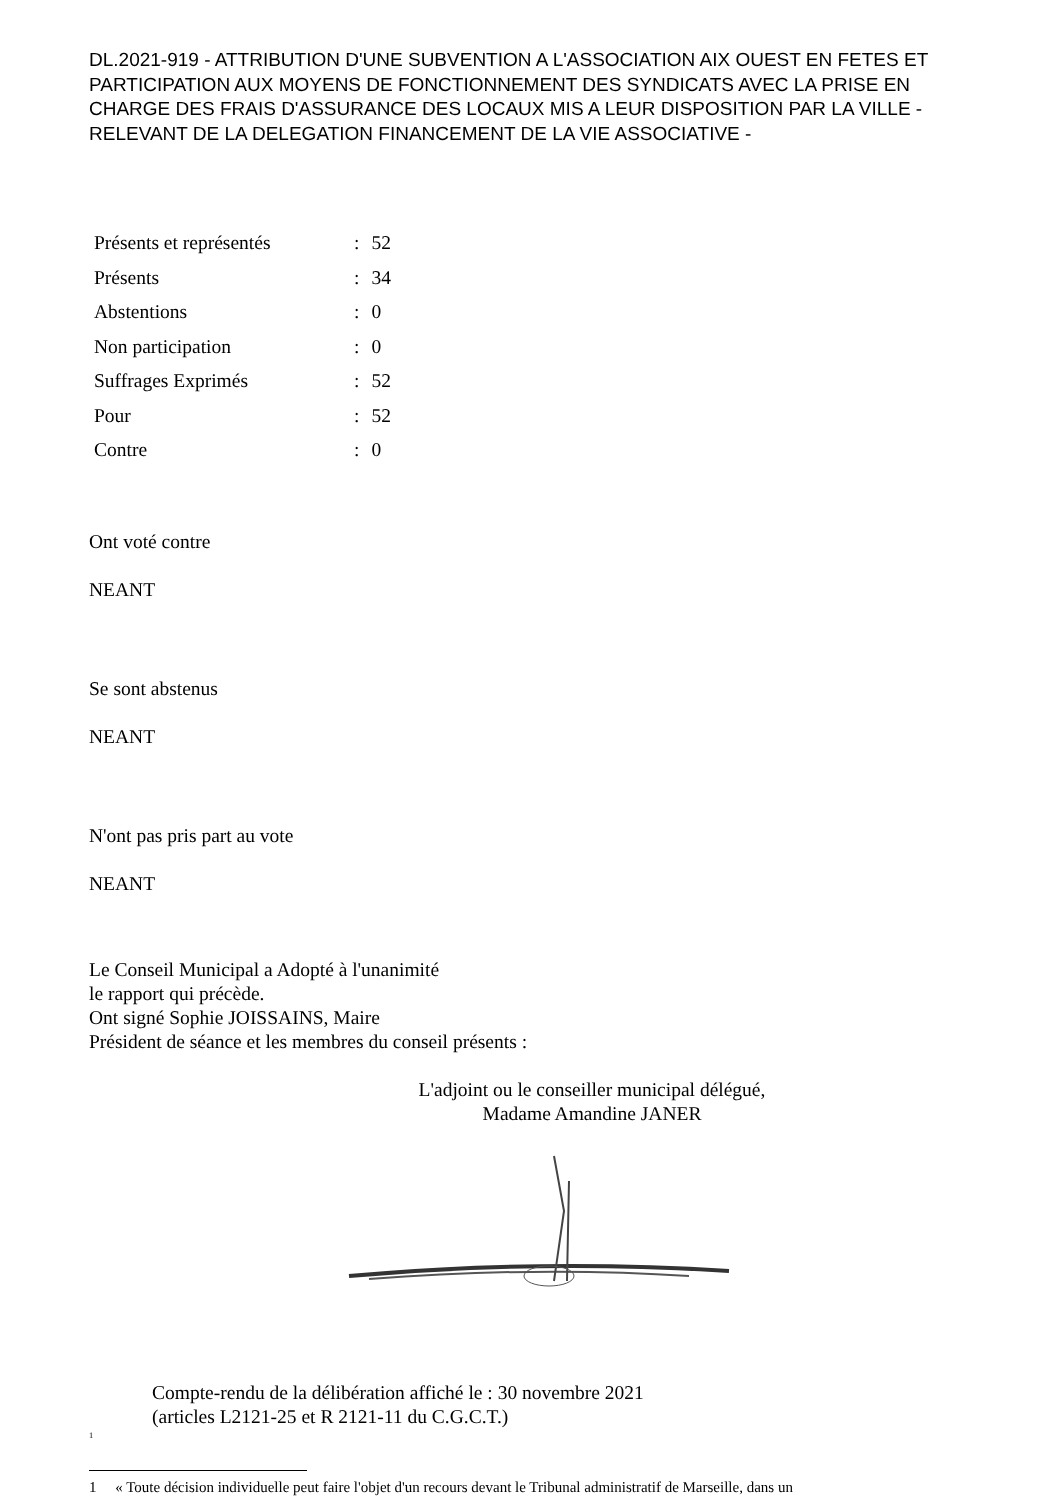DL.2021-919 - ATTRIBUTION D'UNE SUBVENTION A L'ASSOCIATION AIX OUEST EN FETES ET PARTICIPATION AUX MOYENS DE FONCTIONNEMENT DES SYNDICATS AVEC LA PRISE EN CHARGE DES FRAIS D'ASSURANCE DES LOCAUX MIS A LEUR DISPOSITION PAR LA VILLE - RELEVANT DE LA DELEGATION FINANCEMENT DE LA VIE ASSOCIATIVE -
| Présents et représentés | : | 52 |
| Présents | : | 34 |
| Abstentions | : | 0 |
| Non participation | : | 0 |
| Suffrages Exprimés | : | 52 |
| Pour | : | 52 |
| Contre | : | 0 |
Ont voté contre
NEANT
Se sont abstenus
NEANT
N'ont pas pris part au vote
NEANT
Le Conseil Municipal a Adopté à l'unanimité
le rapport qui précède.
Ont signé Sophie JOISSAINS, Maire
Président de séance et les membres du conseil présents :
L'adjoint ou le conseiller municipal délégué,
Madame Amandine JANER
Compte-rendu de la délibération affiché le : 30 novembre 2021
(articles L2121-25 et R 2121-11 du C.G.C.T.)
<sup>1</sup>
1 « Toute décision individuelle peut faire l'objet d'un recours devant le Tribunal administratif de Marseille, dans un